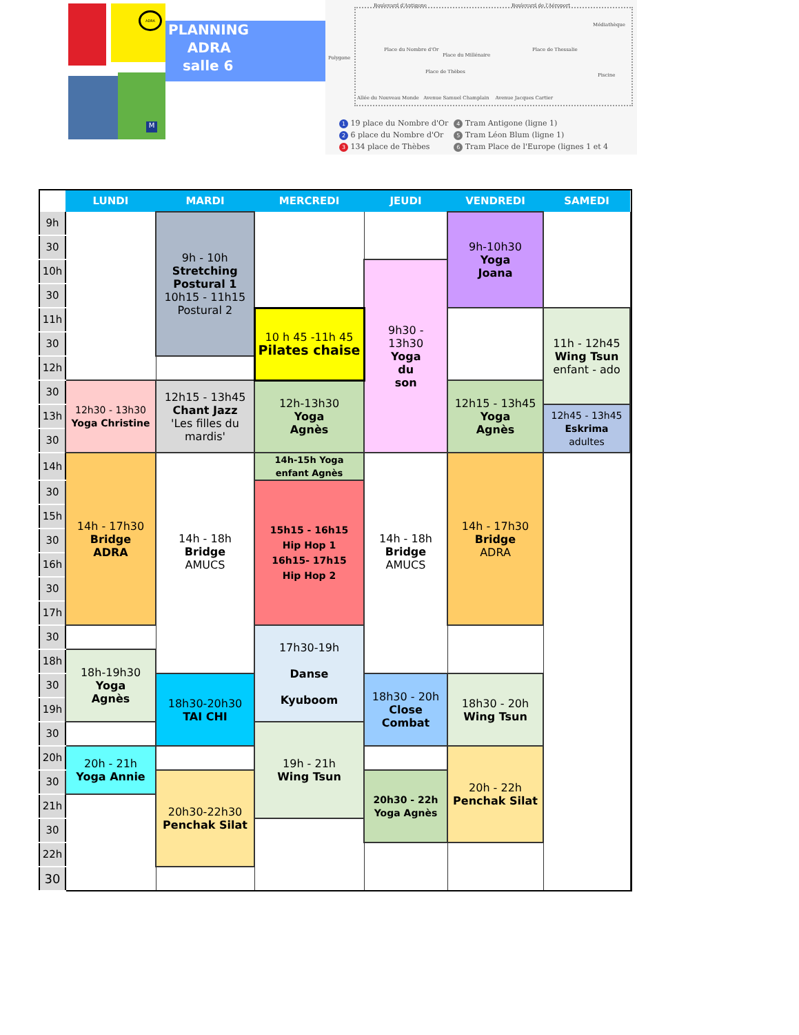ADRA
M
PLANNING
ADRA
salle 6
Boulevard d'Antigone Boulevard de l'Aéroport
Médiathèque
Place du Nombre d'Or
Place du Millénaire
Place de Thessalie
Piscine
Place de Thèbes
Polygone
Allée du Nouveau Monde Avenue Samuel Champlain Avenue Jacques Cartier
1 19 place du Nombre d'Or
2 6 place du Nombre d'Or
3 134 place de Thèbes
4 Tram Antigone (ligne 1)
5 Tram Léon Blum (ligne 1)
6 Tram Place de l'Europe (lignes 1 et 4
| | LUNDI | MARDI | MERCREDI | JEUDI | VENDREDI | SAMEDI | |
| --- | --- | --- | --- | --- | --- | --- | --- |
| 9h | | 9h - 10h Stretching Postural 1 10h15 - 11h15 Postural 2 | | | 9h-10h30 Yoga Joana | | |
| 30 | | | | | | | |
| 10h | | | | 9h30 - 13h30 Yoga du son | | | |
| 30 | | | | | | | |
| 11h | | | 10 h 45 -11h 45 Pilates chaise | | | 11h - 12h45 Wing Tsun enfant - ado | |
| 30 | | | | | | | |
| 12h | | | | | | | |
| 30 | 12h30 - 13h30 Yoga Christine | 12h15 - 13h45 Chant Jazz 'Les filles du mardis' | 12h-13h30 Yoga Agnès | | 12h15 - 13h45 Yoga Agnès | | |
| 13h | | | | | | 12h45 - 13h45 Eskrima adultes | |
| 30 | | | | | | | |
| 14h | 14h - 17h30 Bridge ADRA | 14h - 18h Bridge AMUCS | 14h-15h Yoga enfant Agnès | 14h - 18h Bridge AMUCS | 14h - 17h30 Bridge ADRA | | |
| 30 | | | 15h15 - 16h15 Hip Hop 1 16h15- 17h15 Hip Hop 2 | | | | |
| 15h | | | | | | | |
| 30 | | | | | | | |
| 16h | | | | | | | |
| 30 | | | | | | | |
| 17h | | | | | | | |
| 30 | | | 17h30-19h Danse Kyuboom | | | | |
| 18h | 18h-19h30 Yoga Agnès | | | | | | |
| 30 | | 18h30-20h30 TAI CHI | | 18h30 - 20h Close Combat | 18h30 - 20h Wing Tsun | | |
| 19h | | | | | | | |
| 30 | | | 19h - 21h Wing Tsun | | | | |
| 20h | 20h - 21h Yoga Annie | | | | 20h - 22h Penchak Silat | | |
| 30 | | 20h30-22h30 Penchak Silat | | 20h30 - 22h Yoga Agnès | | | |
| 21h | | | | | | | |
| 30 | | | | | | | |
| 22h | | | | | | | |
| 30 | | | | | | | |